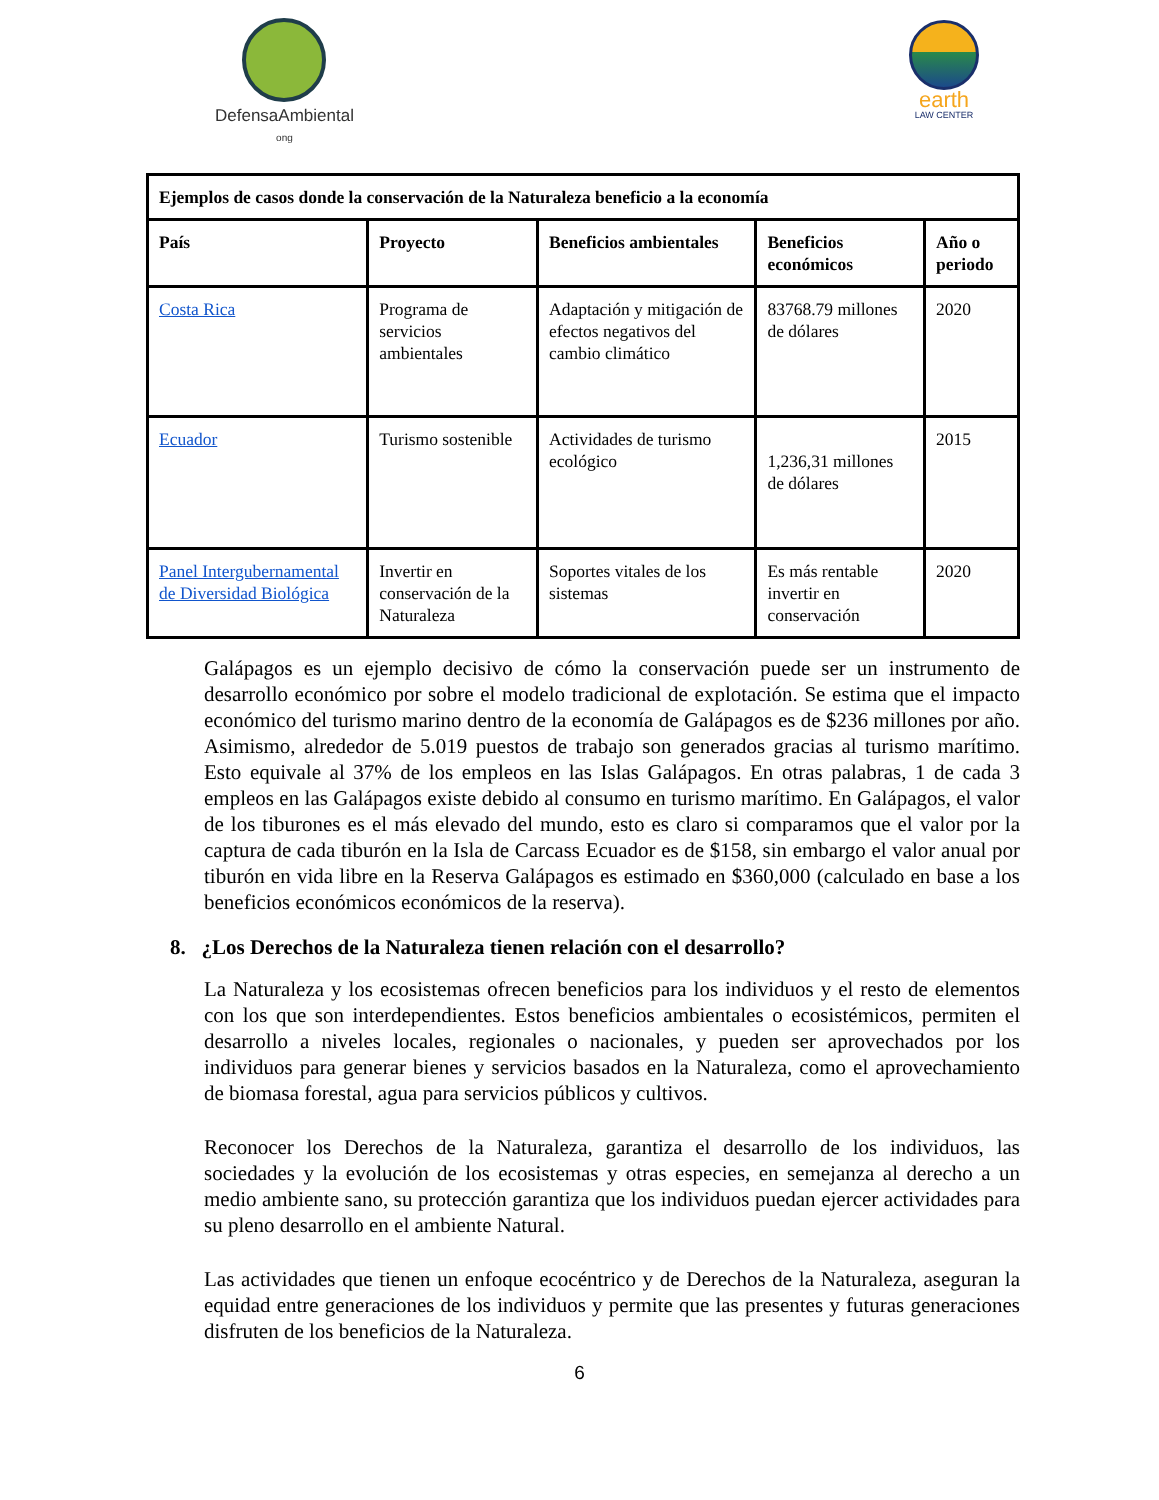DefensaAmbiental
ong
earth
LAW CENTER
| Ejemplos de casos donde la conservación de la Naturaleza beneficio a la economía | | | | |
| --- | --- | --- | --- | --- |
| País | Proyecto | Beneficios ambientales | Beneficios económicos | Año o periodo |
| Costa Rica | Programa de servicios ambientales | Adaptación y mitigación de efectos negativos del cambio climático | 83768.79 millones de dólares | 2020 |
| Ecuador | Turismo sostenible | Actividades de turismo ecológico | 1,236,31 millones de dólares | 2015 |
| Panel Intergubernamental de Diversidad Biológica | Invertir en conservación de la Naturaleza | Soportes vitales de los sistemas | Es más rentable invertir en conservación | 2020 |
Galápagos es un ejemplo decisivo de cómo la conservación puede ser un instrumento de desarrollo económico por sobre el modelo tradicional de explotación. Se estima que el impacto económico del turismo marino dentro de la economía de Galápagos es de $236 millones por año. Asimismo, alrededor de 5.019 puestos de trabajo son generados gracias al turismo marítimo. Esto equivale al 37% de los empleos en las Islas Galápagos. En otras palabras, 1 de cada 3 empleos en las Galápagos existe debido al consumo en turismo marítimo. En Galápagos, el valor de los tiburones es el más elevado del mundo, esto es claro si comparamos que el valor por la captura de cada tiburón en la Isla de Carcass Ecuador es de $158, sin embargo el valor anual por tiburón en vida libre en la Reserva Galápagos es estimado en $360,000 (calculado en base a los beneficios económicos económicos de la reserva).
8. ¿Los Derechos de la Naturaleza tienen relación con el desarrollo?
La Naturaleza y los ecosistemas ofrecen beneficios para los individuos y el resto de elementos con los que son interdependientes. Estos beneficios ambientales o ecosistémicos, permiten el desarrollo a niveles locales, regionales o nacionales, y pueden ser aprovechados por los individuos para generar bienes y servicios basados en la Naturaleza, como el aprovechamiento de biomasa forestal, agua para servicios públicos y cultivos.
Reconocer los Derechos de la Naturaleza, garantiza el desarrollo de los individuos, las sociedades y la evolución de los ecosistemas y otras especies, en semejanza al derecho a un medio ambiente sano, su protección garantiza que los individuos puedan ejercer actividades para su pleno desarrollo en el ambiente Natural.
Las actividades que tienen un enfoque ecocéntrico y de Derechos de la Naturaleza, aseguran la equidad entre generaciones de los individuos y permite que las presentes y futuras generaciones disfruten de los beneficios de la Naturaleza.
6